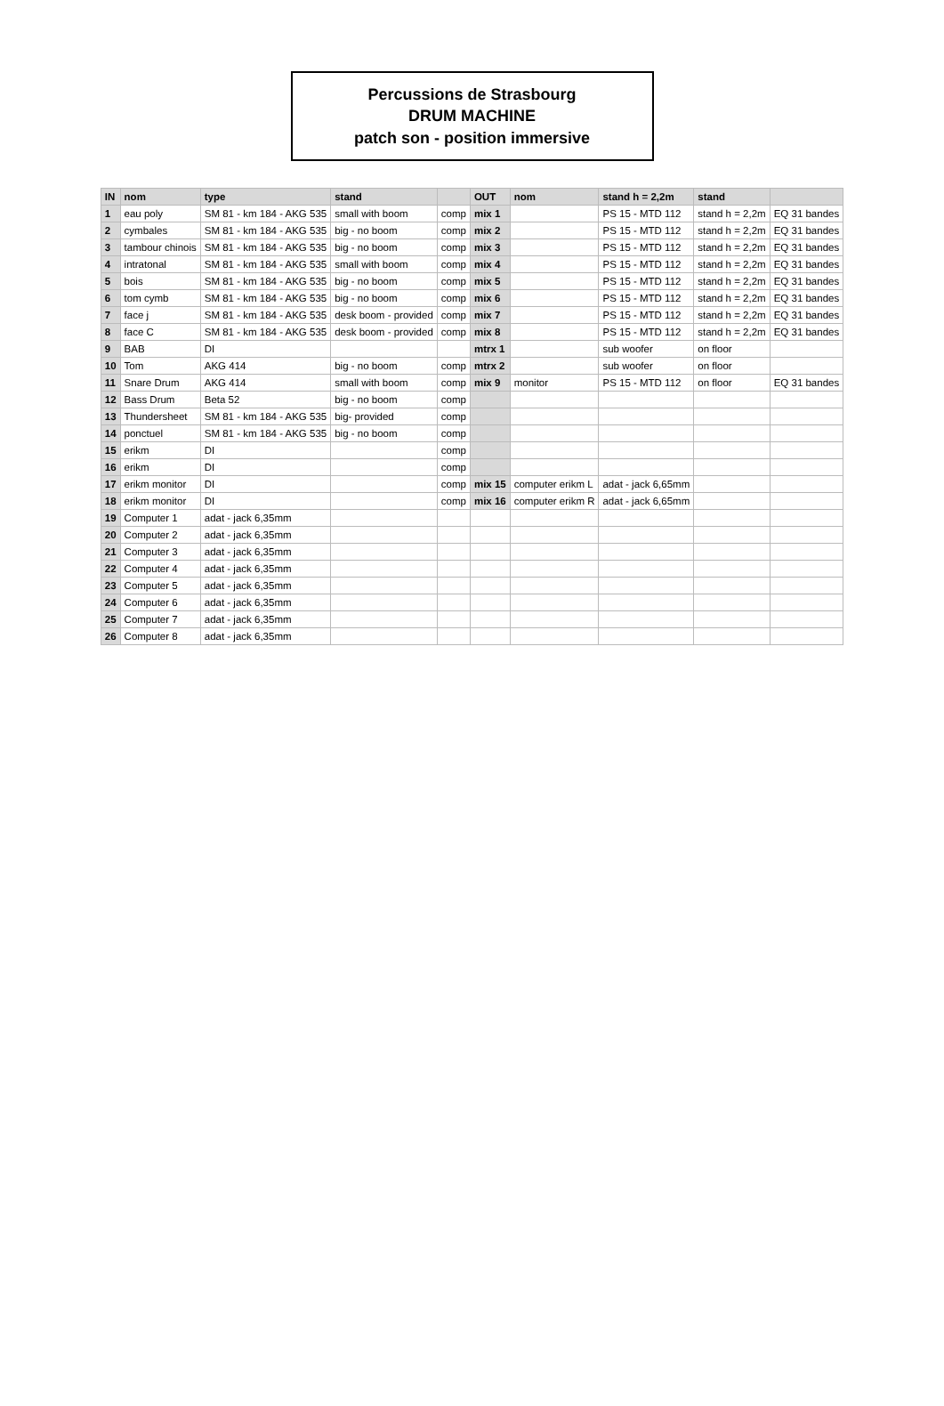Percussions de Strasbourg
DRUM MACHINE
patch son - position immersive
| IN | nom | type | stand | | OUT | nom | stand h = 2,2m | stand | |
| --- | --- | --- | --- | --- | --- | --- | --- | --- | --- |
| 1 | eau poly | SM 81 - km 184 - AKG 535 | small with boom | comp | mix 1 | | PS 15 - MTD 112 | stand h = 2,2m | EQ 31 bandes |
| 2 | cymbales | SM 81 - km 184 - AKG 535 | big - no boom | comp | mix 2 | | PS 15 - MTD 112 | stand h = 2,2m | EQ 31 bandes |
| 3 | tambour chinois | SM 81 - km 184 - AKG 535 | big - no boom | comp | mix 3 | | PS 15 - MTD 112 | stand h = 2,2m | EQ 31 bandes |
| 4 | intratonal | SM 81 - km 184 - AKG 535 | small with boom | comp | mix 4 | | PS 15 - MTD 112 | stand h = 2,2m | EQ 31 bandes |
| 5 | bois | SM 81 - km 184 - AKG 535 | big - no boom | comp | mix 5 | | PS 15 - MTD 112 | stand h = 2,2m | EQ 31 bandes |
| 6 | tom cymb | SM 81 - km 184 - AKG 535 | big - no boom | comp | mix 6 | | PS 15 - MTD 112 | stand h = 2,2m | EQ 31 bandes |
| 7 | face j | SM 81 - km 184 - AKG 535 | desk boom - provided | comp | mix 7 | | PS 15 - MTD 112 | stand h = 2,2m | EQ 31 bandes |
| 8 | face C | SM 81 - km 184 - AKG 535 | desk boom - provided | comp | mix 8 | | PS 15 - MTD 112 | stand h = 2,2m | EQ 31 bandes |
| 9 | BAB | DI | | | mtrx 1 | | sub woofer | on floor | |
| 10 | Tom | AKG 414 | big - no boom | comp | mtrx 2 | | sub woofer | on floor | |
| 11 | Snare Drum | AKG 414 | small with boom | comp | mix 9 | monitor | PS 15 - MTD 112 | on floor | EQ 31 bandes |
| 12 | Bass Drum | Beta 52 | big - no boom | comp | | | | | |
| 13 | Thundersheet | SM 81 - km 184 - AKG 535 | big- provided | comp | | | | | |
| 14 | ponctuel | SM 81 - km 184 - AKG 535 | big - no boom | comp | | | | | |
| 15 | erikm | DI | | comp | | | | | |
| 16 | erikm | DI | | comp | | | | | |
| 17 | erikm monitor | DI | | comp | mix 15 | computer erikm L | adat - jack 6,65mm | | |
| 18 | erikm monitor | DI | | comp | mix 16 | computer erikm R | adat - jack 6,65mm | | |
| 19 | Computer 1 | adat - jack 6,35mm | | | | | | | |
| 20 | Computer 2 | adat - jack 6,35mm | | | | | | | |
| 21 | Computer 3 | adat - jack 6,35mm | | | | | | | |
| 22 | Computer 4 | adat - jack 6,35mm | | | | | | | |
| 23 | Computer 5 | adat - jack 6,35mm | | | | | | | |
| 24 | Computer 6 | adat - jack 6,35mm | | | | | | | |
| 25 | Computer 7 | adat - jack 6,35mm | | | | | | | |
| 26 | Computer 8 | adat - jack 6,35mm | | | | | | | |